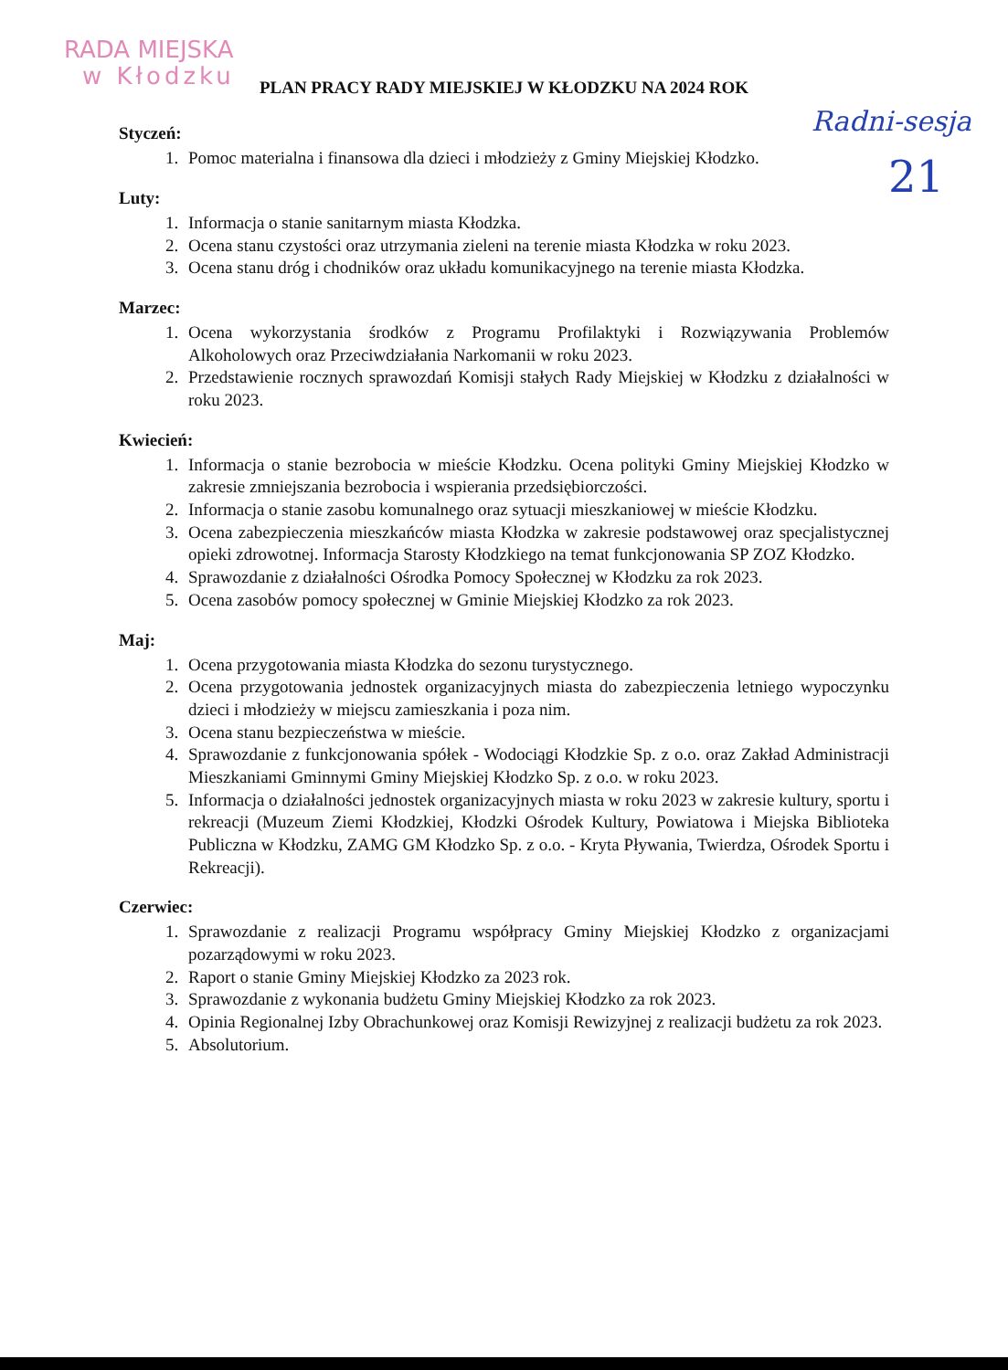RADA MIEJSKA
w Kłodzku
Radni-sesja
21
PLAN PRACY RADY MIEJSKIEJ W KŁODZKU NA 2024 ROK
Styczeń:
1. Pomoc materialna i finansowa dla dzieci i młodzieży z Gminy Miejskiej Kłodzko.
Luty:
1. Informacja o stanie sanitarnym miasta Kłodzka.
2. Ocena stanu czystości oraz utrzymania zieleni na terenie miasta Kłodzka w roku 2023.
3. Ocena stanu dróg i chodników oraz układu komunikacyjnego na terenie miasta Kłodzka.
Marzec:
1. Ocena wykorzystania środków z Programu Profilaktyki i Rozwiązywania Problemów Alkoholowych oraz Przeciwdziałania Narkomanii w roku 2023.
2. Przedstawienie rocznych sprawozdań Komisji stałych Rady Miejskiej w Kłodzku z działalności w roku 2023.
Kwiecień:
1. Informacja o stanie bezrobocia w mieście Kłodzku. Ocena polityki Gminy Miejskiej Kłodzko w zakresie zmniejszania bezrobocia i wspierania przedsiębiorczości.
2. Informacja o stanie zasobu komunalnego oraz sytuacji mieszkaniowej w mieście Kłodzku.
3. Ocena zabezpieczenia mieszkańców miasta Kłodzka w zakresie podstawowej oraz specjalistycznej opieki zdrowotnej. Informacja Starosty Kłodzkiego na temat funkcjonowania SP ZOZ Kłodzko.
4. Sprawozdanie z działalności Ośrodka Pomocy Społecznej w Kłodzku za rok 2023.
5. Ocena zasobów pomocy społecznej w Gminie Miejskiej Kłodzko za rok 2023.
Maj:
1. Ocena przygotowania miasta Kłodzka do sezonu turystycznego.
2. Ocena przygotowania jednostek organizacyjnych miasta do zabezpieczenia letniego wypoczynku dzieci i młodzieży w miejscu zamieszkania i poza nim.
3. Ocena stanu bezpieczeństwa w mieście.
4. Sprawozdanie z funkcjonowania spółek - Wodociągi Kłodzkie Sp. z o.o. oraz Zakład Administracji Mieszkaniami Gminnymi Gminy Miejskiej Kłodzko Sp. z o.o. w roku 2023.
5. Informacja o działalności jednostek organizacyjnych miasta w roku 2023 w zakresie kultury, sportu i rekreacji (Muzeum Ziemi Kłodzkiej, Kłodzki Ośrodek Kultury, Powiatowa i Miejska Biblioteka Publiczna w Kłodzku, ZAMG GM Kłodzko Sp. z o.o. - Kryta Pływania, Twierdza, Ośrodek Sportu i Rekreacji).
Czerwiec:
1. Sprawozdanie z realizacji Programu współpracy Gminy Miejskiej Kłodzko z organizacjami pozarządowymi w roku 2023.
2. Raport o stanie Gminy Miejskiej Kłodzko za 2023 rok.
3. Sprawozdanie z wykonania budżetu Gminy Miejskiej Kłodzko za rok 2023.
4. Opinia Regionalnej Izby Obrachunkowej oraz Komisji Rewizyjnej z realizacji budżetu za rok 2023.
5. Absolutorium.